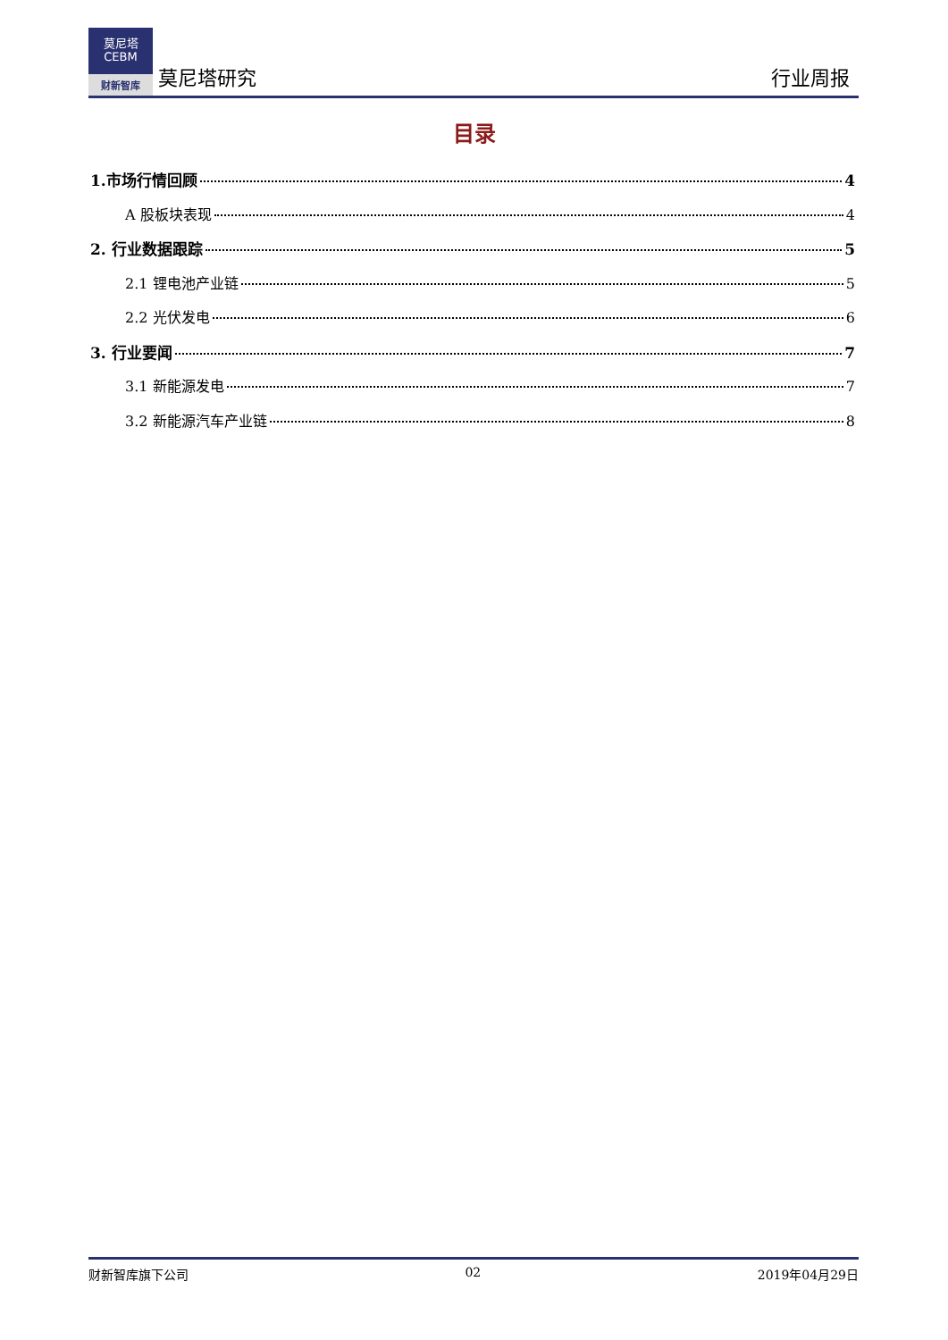莫尼塔
CEBM
财新智库
莫尼塔研究
行业周报
目录
1.市场行情回顾 4
A 股板块表现 4
2. 行业数据跟踪 5
2.1 锂电池产业链 5
2.2 光伏发电 6
3. 行业要闻 7
3.1 新能源发电 7
3.2 新能源汽车产业链 8
财新智库旗下公司 02 2019年04月29日